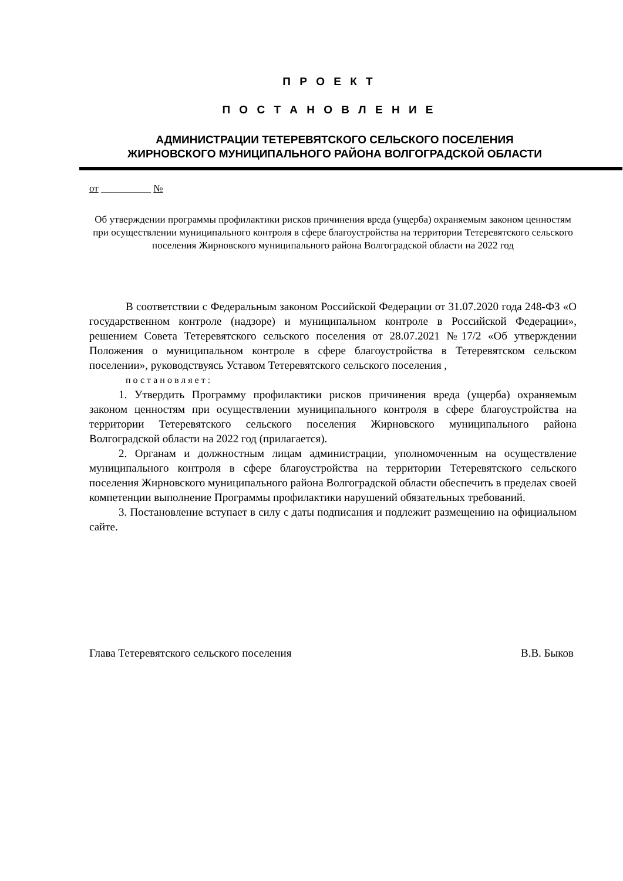П Р О Е К Т
П О С Т А Н О В Л Е Н И Е
АДМИНИСТРАЦИИ ТЕТЕРЕВЯТСКОГО СЕЛЬСКОГО ПОСЕЛЕНИЯ
ЖИРНОВСКОГО МУНИЦИПАЛЬНОГО РАЙОНА ВОЛГОГРАДСКОЙ ОБЛАСТИ
от __________ №
Об утверждении программы профилактики рисков причинения вреда (ущерба) охраняемым законом ценностям при осуществлении муниципального контроля в сфере благоустройства на территории Тетеревятского сельского поселения Жирновского муниципального района Волгоградской области на 2022 год
В соответствии с Федеральным законом Российской Федерации от 31.07.2020 года 248-ФЗ «О государственном контроле (надзоре) и муниципальном контроле в Российской Федерации», решением Совета Тетеревятского сельского поселения от 28.07.2021 №17/2 «Об утверждении Положения о муниципальном контроле в сфере благоустройства в Тетеревятском сельском поселении», руководствуясь Уставом Тетеревятского сельского поселения ,
постановляет:
1. Утвердить Программу профилактики рисков причинения вреда (ущерба) охраняемым законом ценностям при осуществлении муниципального контроля в сфере благоустройства на территории Тетеревятского сельского поселения Жирновского муниципального района Волгоградской области на 2022 год (прилагается).
2. Органам и должностным лицам администрации, уполномоченным на осуществление муниципального контроля в сфере благоустройства на территории Тетеревятского сельского поселения Жирновского муниципального района Волгоградской области обеспечить в пределах своей компетенции выполнение Программы профилактики нарушений обязательных требований.
3. Постановление вступает в силу с даты подписания и подлежит размещению на официальном сайте.
Глава Тетеревятского сельского поселения В.В. Быков